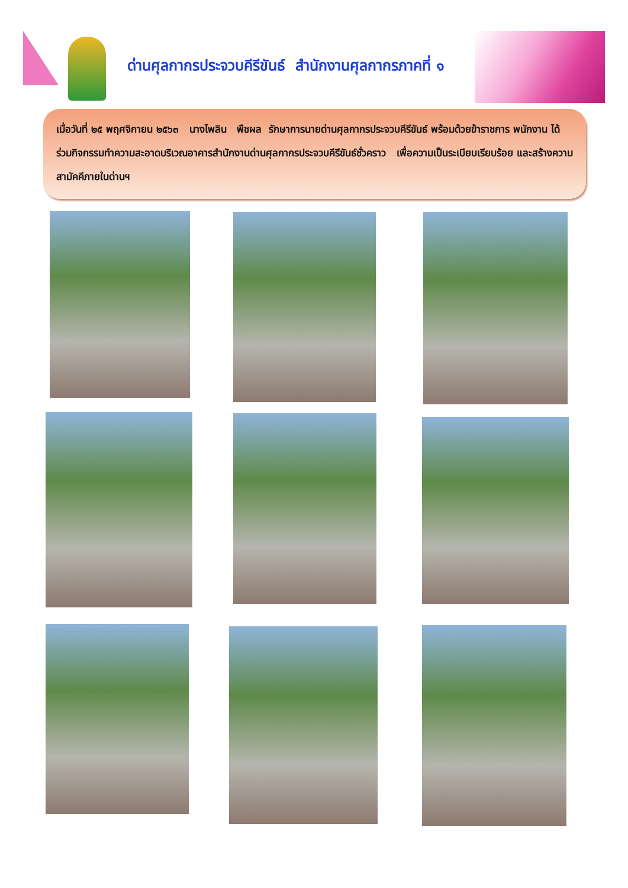ด่านศุลกากรประจวบคีรีขันธ์ สำนักงานศุลกากรภาคที่ ๑
เมื่อวันที่ ๒๕ พฤศจิกายน ๒๕๖๓ นางไพลิน พืชผล รักษาการนายด่านศุลกากรประจวบคีรีขันธ์ พร้อมด้วยข้าราชการ พนักงาน ได้ร่วมกิจกรรมทำความสะอาดบริเวณอาคารสำนักงานด่านศุลกากรประจวบคีรีขันธ์ชั่วคราว เพื่อความเป็นระเบียบเรียบร้อย และสร้างความสามัคคีภายในด่านฯ